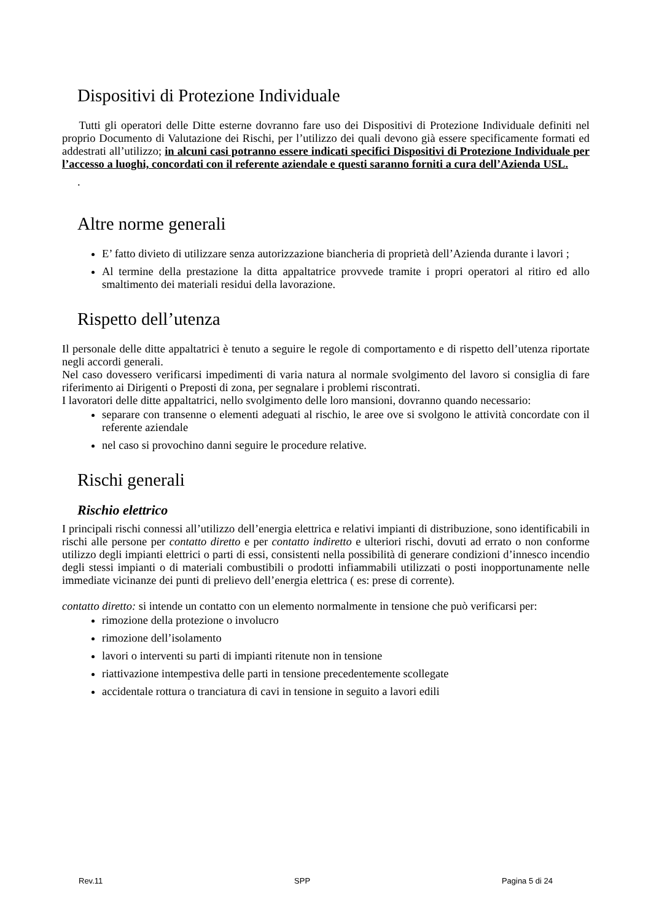Dispositivi di Protezione Individuale
Tutti gli operatori delle Ditte esterne dovranno fare uso dei Dispositivi di Protezione Individuale definiti nel proprio Documento di Valutazione dei Rischi, per l’utilizzo dei quali devono già essere specificamente formati ed addestrati all’utilizzo; in alcuni casi potranno essere indicati specifici Dispositivi di Protezione Individuale per l’accesso a luoghi, concordati con il referente aziendale e questi saranno forniti a cura dell’Azienda USL.
.
Altre norme generali
E’ fatto divieto di utilizzare senza autorizzazione biancheria di proprietà dell’Azienda durante i lavori ;
Al termine della prestazione la ditta appaltatrice provvede tramite i propri operatori al ritiro ed allo smaltimento dei materiali residui della lavorazione.
Rispetto dell’utenza
Il personale delle ditte appaltatrici è tenuto a seguire le regole di comportamento e di rispetto dell’utenza riportate negli accordi generali.
Nel caso dovessero verificarsi impedimenti di varia natura al normale svolgimento del lavoro si consiglia di fare riferimento ai Dirigenti o Preposti di zona, per segnalare i problemi riscontrati.
I lavoratori delle ditte appaltatrici, nello svolgimento delle loro mansioni, dovranno quando necessario:
separare con transenne o elementi adeguati al rischio, le aree ove si svolgono le attività concordate con il referente aziendale
nel caso si provochino danni seguire le procedure relative.
Rischi generali
Rischio elettrico
I principali rischi connessi all’utilizzo dell’energia elettrica e relativi impianti di distribuzione, sono identificabili in rischi alle persone per contatto diretto e per contatto indiretto e ulteriori rischi, dovuti ad errato o non conforme utilizzo degli impianti elettrici o parti di essi, consistenti nella possibilità di generare condizioni d’innesco incendio degli stessi impianti o di materiali combustibili o prodotti infiammabili utilizzati o posti inopportunamente nelle immediate vicinanze dei punti di prelievo dell’energia elettrica ( es: prese di corrente).
contatto diretto: si intende un contatto con un elemento normalmente in tensione che può verificarsi per:
rimozione della protezione o involucro
rimozione dell’isolamento
lavori o interventi su parti di impianti ritenute non in tensione
riattivazione intempestiva delle parti in tensione precedentemente scollegate
accidentale rottura o tranciatura di cavi in tensione in seguito a lavori edili
Rev.11 SPP Pagina 5 di 24